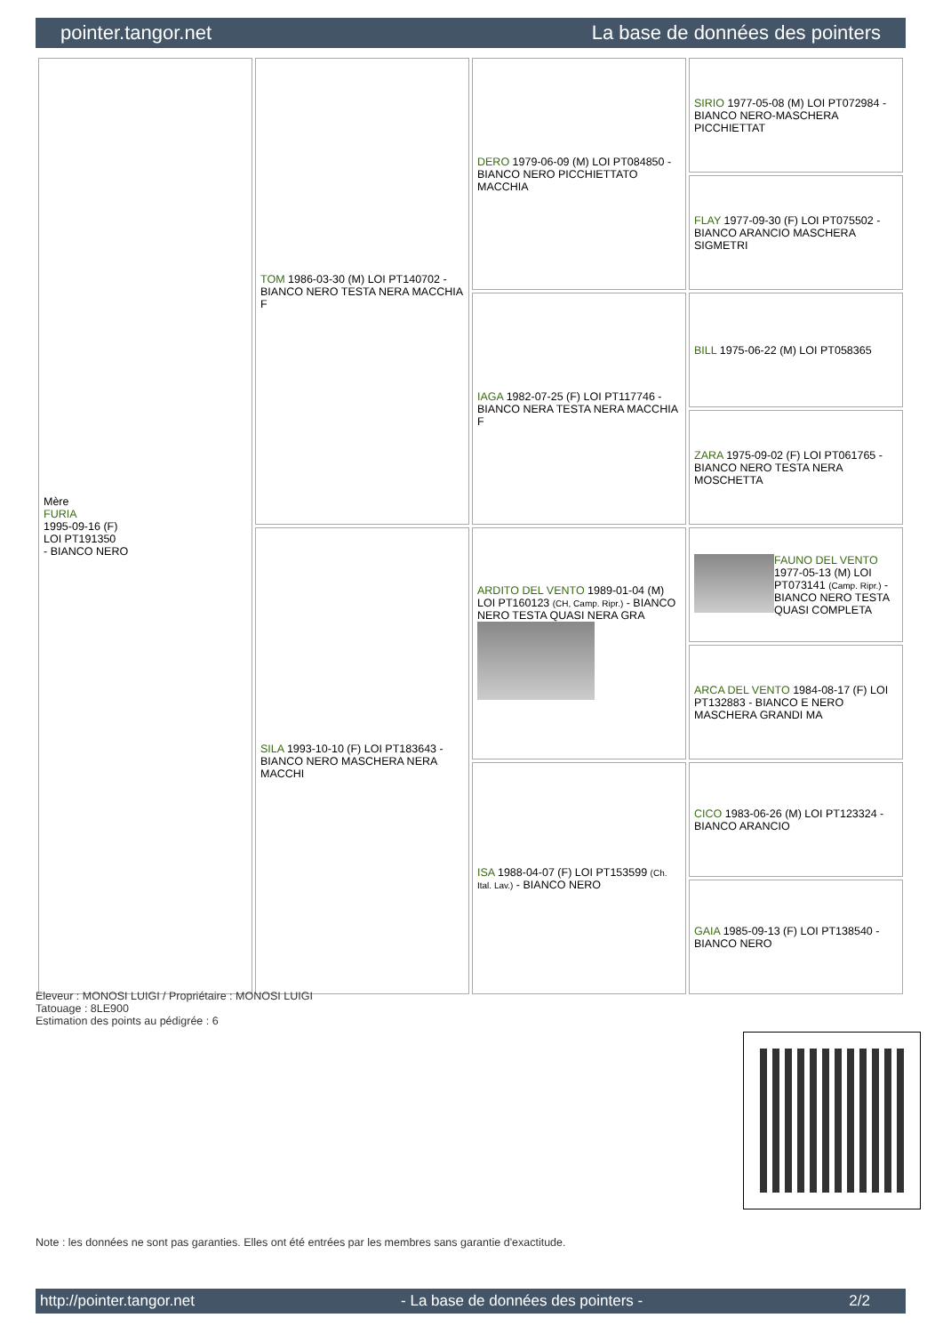pointer.tangor.net La base de données des pointers
| Mère FURIA 1995-09-16 (F) LOI PT191350 - BIANCO NERO | TOM 1986-03-30 (M) LOI PT140702 - BIANCO NERO TESTA NERA MACCHIA F | DERO 1979-06-09 (M) LOI PT084850 - BIANCO NERO PICCHIETTATO MACCHIA | SIRIO 1977-05-08 (M) LOI PT072984 - BIANCO NERO-MASCHERA PICCHIETTAT |
| | | | FLAY 1977-09-30 (F) LOI PT075502 - BIANCO ARANCIO MASCHERA SIGMETRI |
| | | IAGA 1982-07-25 (F) LOI PT117746 - BIANCO NERA TESTA NERA MACCHIA F | BILL 1975-06-22 (M) LOI PT058365 |
| | | | ZARA 1975-09-02 (F) LOI PT061765 - BIANCO NERO TESTA NERA MOSCHETTA |
| | SILA 1993-10-10 (F) LOI PT183643 - BIANCO NERO MASCHERA NERA MACCHI | ARDITO DEL VENTO 1989-01-04 (M) LOI PT160123 (CH, Camp. Ripr.) - BIANCO NERO TESTA QUASI NERA GRA | FAUNO DEL VENTO 1977-05-13 (M) LOI PT073141 (Camp. Ripr.) - BIANCO NERO TESTA QUASI COMPLETA |
| | | | ARCA DEL VENTO 1984-08-17 (F) LOI PT132883 - BIANCO E NERO MASCHERA GRANDI MA |
| | | ISA 1988-04-07 (F) LOI PT153599 (Ch. Ital. Lav.) - BIANCO NERO | CICO 1983-06-26 (M) LOI PT123324 - BIANCO ARANCIO |
| | | | GAIA 1985-09-13 (F) LOI PT138540 - BIANCO NERO |
Eleveur : MONOSI LUIGI / Propriétaire : MONOSI LUIGI
Tatouage : 8LE900
Estimation des points au pédigrée : 6
Note : les données ne sont pas garanties. Elles ont été entrées par les membres sans garantie d'exactitude.
http://pointer.tangor.net - La base de données des pointers - 2/2